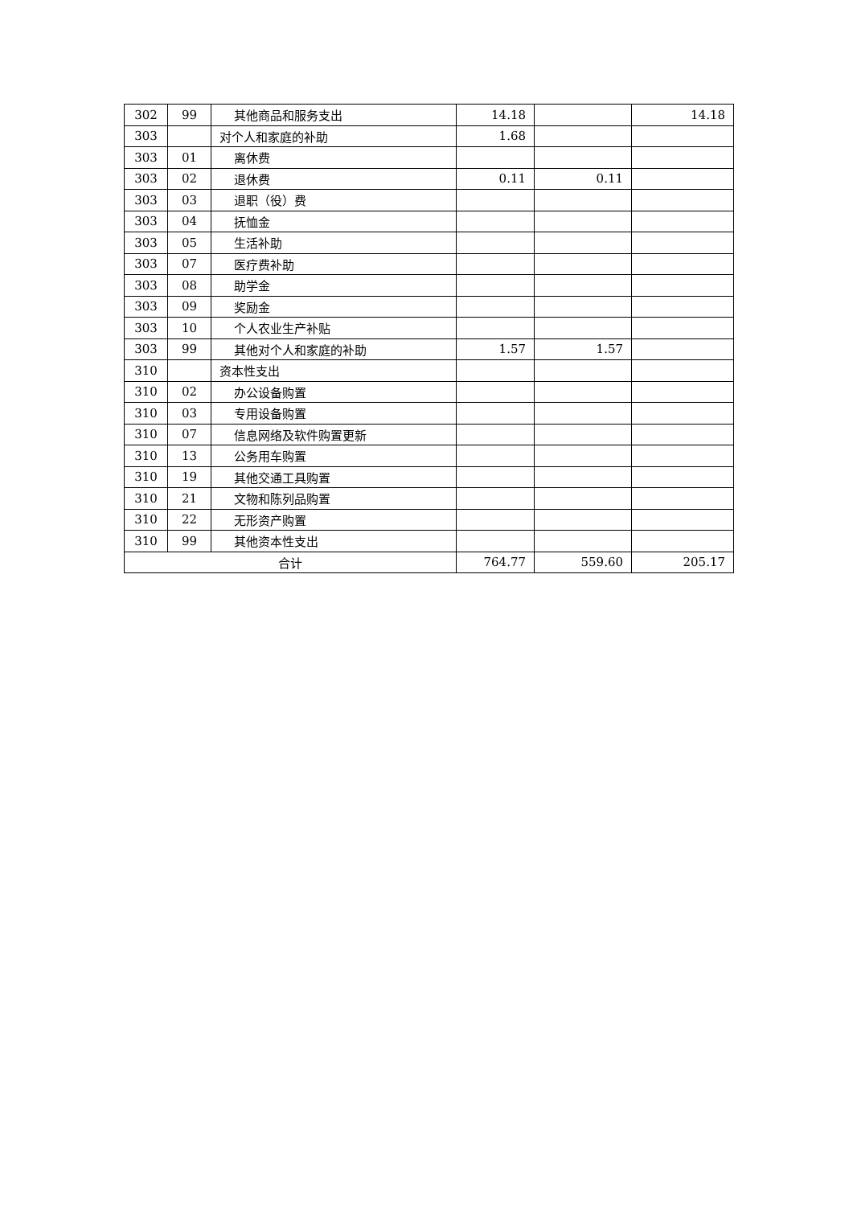| 302 | 99 | 其他商品和服务支出 | 14.18 | | 14.18 |
| 303 | | 对个人和家庭的补助 | 1.68 | | |
| 303 | 01 | 离休费 | | | |
| 303 | 02 | 退休费 | 0.11 | 0.11 | |
| 303 | 03 | 退职（役）费 | | | |
| 303 | 04 | 抚恤金 | | | |
| 303 | 05 | 生活补助 | | | |
| 303 | 07 | 医疗费补助 | | | |
| 303 | 08 | 助学金 | | | |
| 303 | 09 | 奖励金 | | | |
| 303 | 10 | 个人农业生产补贴 | | | |
| 303 | 99 | 其他对个人和家庭的补助 | 1.57 | 1.57 | |
| 310 | | 资本性支出 | | | |
| 310 | 02 | 办公设备购置 | | | |
| 310 | 03 | 专用设备购置 | | | |
| 310 | 07 | 信息网络及软件购置更新 | | | |
| 310 | 13 | 公务用车购置 | | | |
| 310 | 19 | 其他交通工具购置 | | | |
| 310 | 21 | 文物和陈列品购置 | | | |
| 310 | 22 | 无形资产购置 | | | |
| 310 | 99 | 其他资本性支出 | | | |
| 合计 | | | 764.77 | 559.60 | 205.17 |